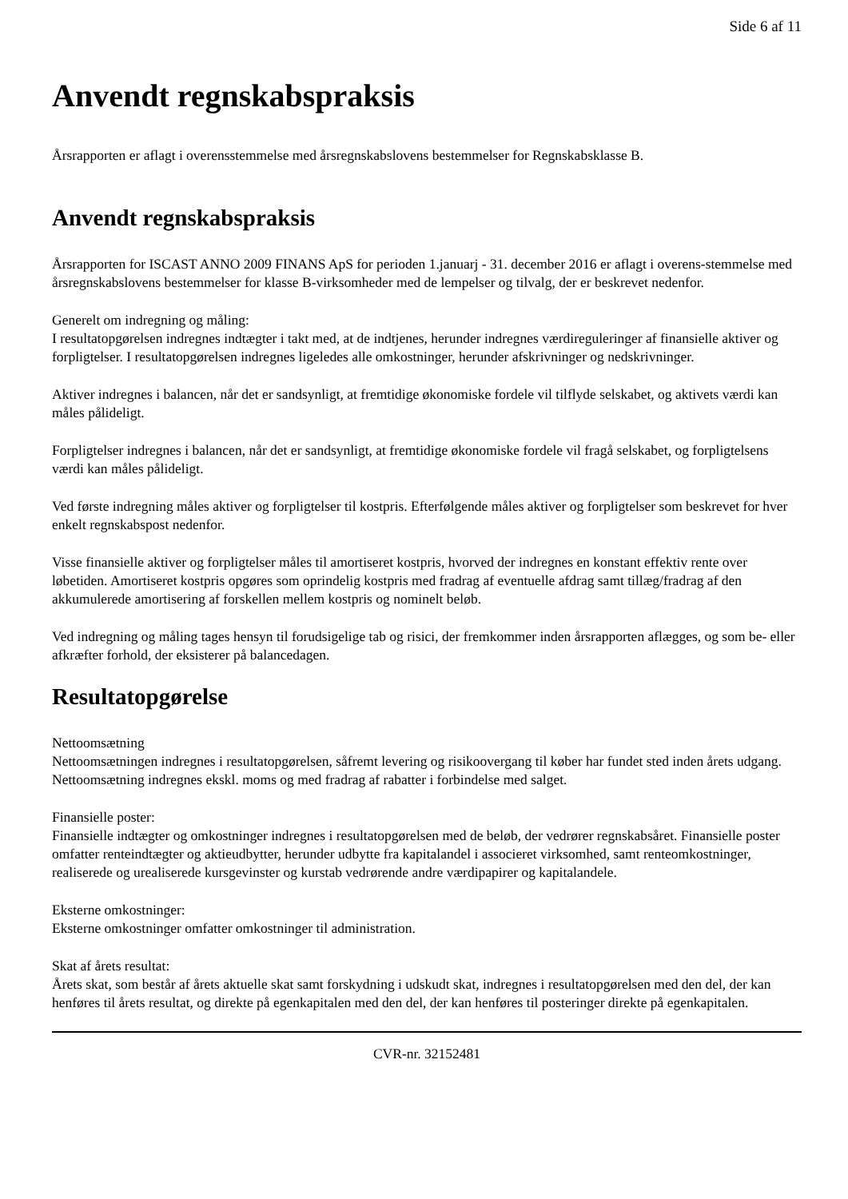Side 6 af 11
Anvendt regnskabspraksis
Årsrapporten er aflagt i overensstemmelse med årsregnskabslovens bestemmelser for Regnskabsklasse B.
Anvendt regnskabspraksis
Årsrapporten for ISCAST ANNO 2009 FINANS ApS for perioden 1.januarj - 31. december 2016 er aflagt i overens-stemmelse med årsregnskabslovens bestemmelser for klasse B-virksomheder med de lempelser og tilvalg, der er beskrevet nedenfor.
Generelt om indregning og måling:
I resultatopgørelsen indregnes indtægter i takt med, at de indtjenes, herunder indregnes værdireguleringer af finansielle aktiver og forpligtelser. I resultatopgørelsen indregnes ligeledes alle omkostninger, herunder afskrivninger og nedskrivninger.
Aktiver indregnes i balancen, når det er sandsynligt, at fremtidige økonomiske fordele vil tilflyde selskabet, og aktivets værdi kan måles pålideligt.
Forpligtelser indregnes i balancen, når det er sandsynligt, at fremtidige økonomiske fordele vil fragå selskabet, og forpligtelsens værdi kan måles pålideligt.
Ved første indregning måles aktiver og forpligtelser til kostpris. Efterfølgende måles aktiver og forpligtelser som beskrevet for hver enkelt regnskabspost nedenfor.
Visse finansielle aktiver og forpligtelser måles til amortiseret kostpris, hvorved der indregnes en konstant effektiv rente over løbetiden. Amortiseret kostpris opgøres som oprindelig kostpris med fradrag af eventuelle afdrag samt tillæg/fradrag af den akkumulerede amortisering af forskellen mellem kostpris og nominelt beløb.
Ved indregning og måling tages hensyn til forudsigelige tab og risici, der fremkommer inden årsrapporten aflægges, og som be- eller afkræfter forhold, der eksisterer på balancedagen.
Resultatopgørelse
Nettoomsætning
Nettoomsætningen indregnes i resultatopgørelsen, såfremt levering og risikoovergang til køber har fundet sted inden årets udgang. Nettoomsætning indregnes ekskl. moms og med fradrag af rabatter i forbindelse med salget.
Finansielle poster:
Finansielle indtægter og omkostninger indregnes i resultatopgørelsen med de beløb, der vedrører regnskabsåret. Finansielle poster omfatter renteindtægter og aktieudbytter, herunder udbytte fra kapitalandel i associeret virksomhed, samt renteomkostninger, realiserede og urealiserede kursgevinster og kurstab vedrørende andre værdipapirer og kapitalandele.
Eksterne omkostninger:
Eksterne omkostninger omfatter omkostninger til administration.
Skat af årets resultat:
Årets skat, som består af årets aktuelle skat samt forskydning i udskudt skat, indregnes i resultatopgørelsen med den del, der kan henføres til årets resultat, og direkte på egenkapitalen med den del, der kan henføres til posteringer direkte på egenkapitalen.
CVR-nr. 32152481